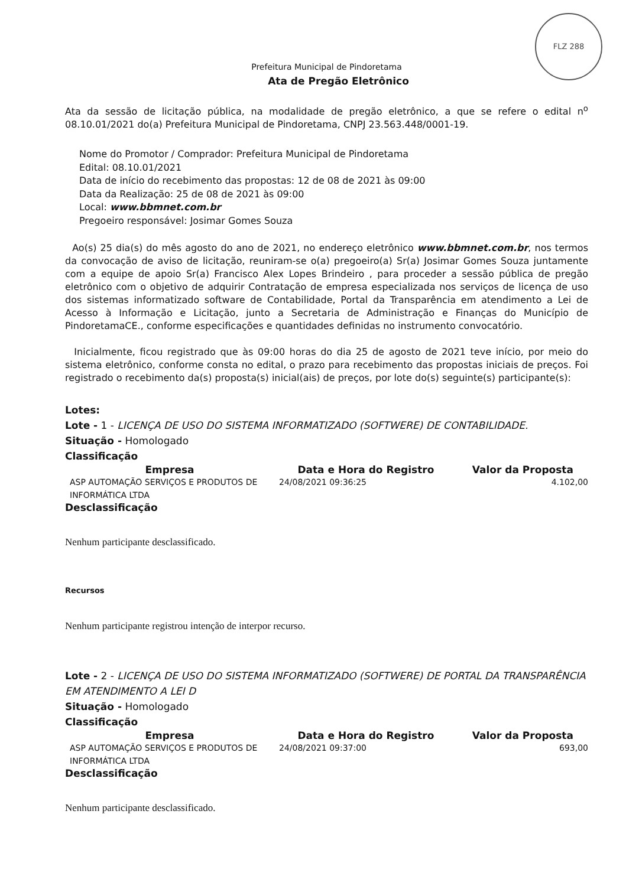FLZ 288
Prefeitura Municipal de Pindoretama
Ata de Pregão Eletrônico
Ata da sessão de licitação pública, na modalidade de pregão eletrônico, a que se refere o edital n<sup>o</sup> 08.10.01/2021 do(a) Prefeitura Municipal de Pindoretama, CNPJ 23.563.448/0001-19.
Nome do Promotor / Comprador: Prefeitura Municipal de Pindoretama
Edital: 08.10.01/2021
Data de início do recebimento das propostas: 12 de 08 de 2021 às 09:00
Data da Realização: 25 de 08 de 2021 às 09:00
Local: www.bbmnet.com.br
Pregoeiro responsável: Josimar Gomes Souza
Ao(s) 25 dia(s) do mês agosto do ano de 2021, no endereço eletrônico www.bbmnet.com.br, nos termos da convocação de aviso de licitação, reuniram-se o(a) pregoeiro(a) Sr(a) Josimar Gomes Souza juntamente com a equipe de apoio Sr(a) Francisco Alex Lopes Brindeiro , para proceder a sessão pública de pregão eletrônico com o objetivo de adquirir Contratação de empresa especializada nos serviços de licença de uso dos sistemas informatizado software de Contabilidade, Portal da Transparência em atendimento a Lei de Acesso à Informação e Licitação, junto a Secretaria de Administração e Finanças do Município de PindoretamaCE., conforme especificações e quantidades definidas no instrumento convocatório.
Inicialmente, ficou registrado que às 09:00 horas do dia 25 de agosto de 2021 teve início, por meio do sistema eletrônico, conforme consta no edital, o prazo para recebimento das propostas iniciais de preços. Foi registrado o recebimento da(s) proposta(s) inicial(ais) de preços, por lote do(s) seguinte(s) participante(s):
Lotes:
Lote - 1 - LICENÇA DE USO DO SISTEMA INFORMATIZADO (SOFTWERE) DE CONTABILIDADE.
Situação - Homologado
Classificação
| Empresa | Data e Hora do Registro | Valor da Proposta |
| --- | --- | --- |
| ASP AUTOMAÇÃO SERVIÇOS E PRODUTOS DE INFORMÁTICA LTDA | 24/08/2021 09:36:25 | 4.102,00 |
Desclassificação
Nenhum participante desclassificado.
Recursos
Nenhum participante registrou intenção de interpor recurso.
Lote - 2 - LICENÇA DE USO DO SISTEMA INFORMATIZADO (SOFTWERE) DE PORTAL DA TRANSPARÊNCIA EM ATENDIMENTO A LEI D
Situação - Homologado
Classificação
| Empresa | Data e Hora do Registro | Valor da Proposta |
| --- | --- | --- |
| ASP AUTOMAÇÃO SERVIÇOS E PRODUTOS DE INFORMÁTICA LTDA | 24/08/2021 09:37:00 | 693,00 |
Desclassificação
Nenhum participante desclassificado.